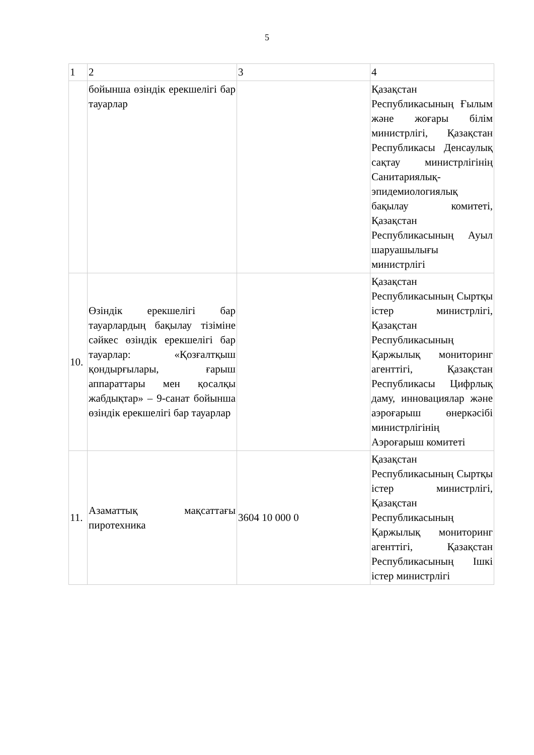5
| 1 | 2 | 3 | 4 |
| | бойынша өзіндік ерекшелігі бар тауарлар | | Қазақстан Республикасының Ғылым және жоғары білім министрлігі, Қазақстан Республикасы Денсаулық сақтау министрлігінің Санитариялық-эпидемиологиялық бақылау комитеті, Қазақстан Республикасының Ауыл шаруашылығы министрлігі |
| 10. | Өзіндік ерекшелігі бар тауарлардың бақылау тізіміне сәйкес өзіндік ерекшелігі бар тауарлар: «Қозғалтқыш қондырғылары, ғарыш аппараттары мен қосалқы жабдықтар» – 9-санат бойынша өзіндік ерекшелігі бар тауарлар | | Қазақстан Республикасының Сыртқы істер министрлігі, Қазақстан Республикасының Қаржылық мониторинг агенттігі, Қазақстан Республикасы Цифрлық даму, инновациялар және аэроғарыш өнеркәсібі министрлігінің Аэроғарыш комитеті |
| 11. | Азаматтық мақсаттағы пиротехника | 3604 10 000 0 | Қазақстан Республикасының Сыртқы істер министрлігі, Қазақстан Республикасының Қаржылық мониторинг агенттігі, Қазақстан Республикасының Ішкі істер министрлігі |